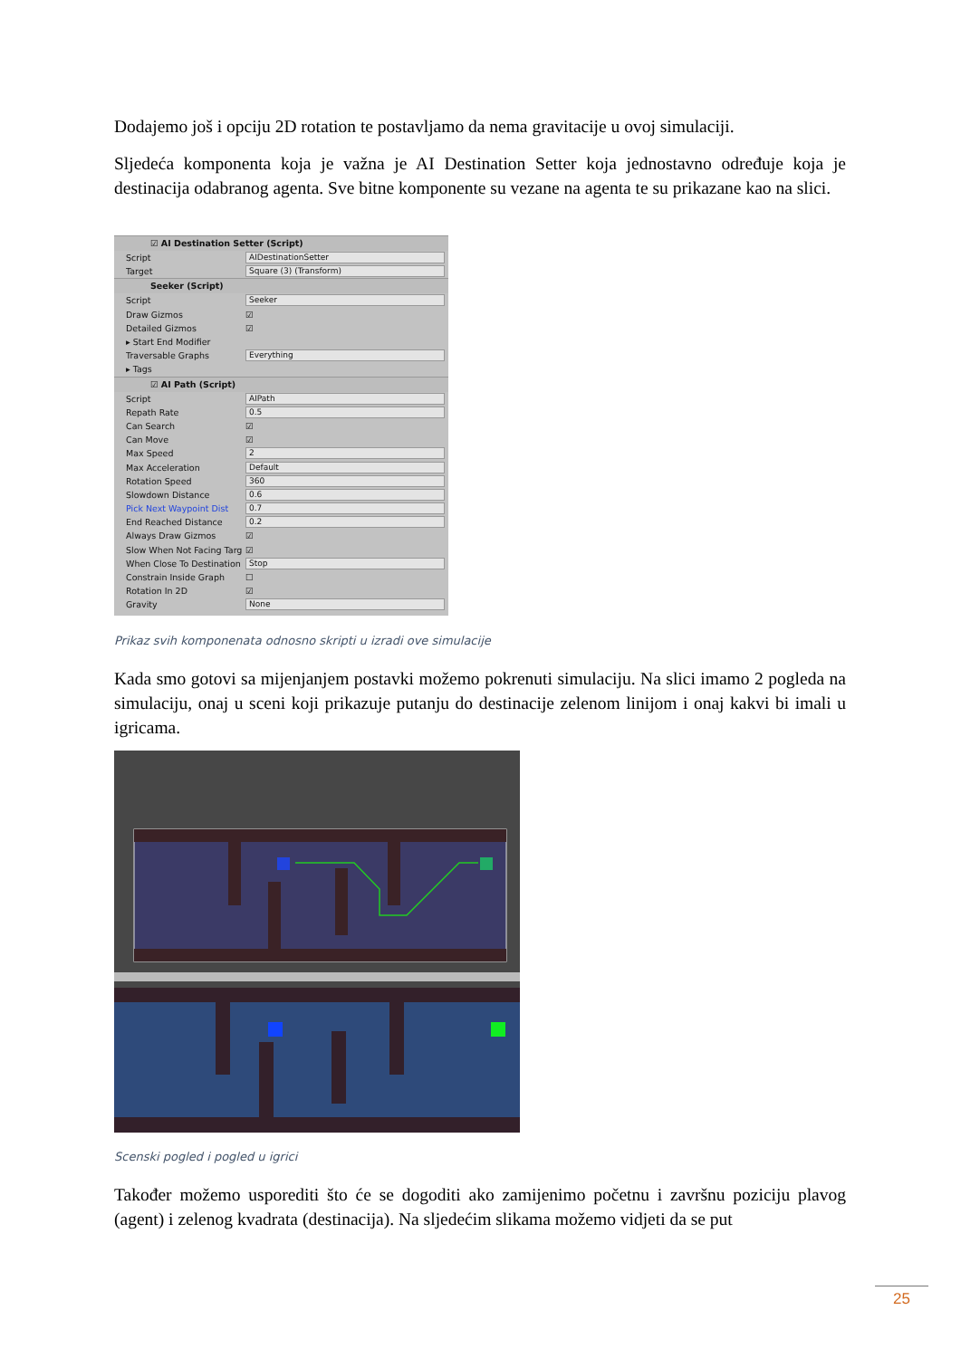Dodajemo još i opciju 2D rotation te postavljamo da nema gravitacije u ovoj simulaciji.
Sljedeća komponenta koja je važna je AI Destination Setter koja jednostavno određuje koja je destinacija odabranog agenta. Sve bitne komponente su vezane na agenta te su prikazane kao na slici.
☑ AI Destination Setter (Script)
Script AIDestinationSetter
Target Square (3) (Transform)
Seeker (Script)
Script Seeker
Draw Gizmos ☑
Detailed Gizmos ☑
▸ Start End Modifier
Traversable Graphs Everything
▸ Tags
☑ AI Path (Script)
Script AIPath
Repath Rate 0.5
Can Search ☑
Can Move ☑
Max Speed 2
Max Acceleration Default
Rotation Speed 360
Slowdown Distance 0.6
Pick Next Waypoint Dist 0.7
End Reached Distance 0.2
Always Draw Gizmos ☑
Slow When Not Facing Targ ☑
When Close To Destination Stop
Constrain Inside Graph ☐
Rotation In 2D ☑
Gravity None
Prikaz svih komponenata odnosno skripti u izradi ove simulacije
Kada smo gotovi sa mijenjanjem postavki možemo pokrenuti simulaciju. Na slici imamo 2 pogleda na simulaciju, onaj u sceni koji prikazuje putanju do destinacije zelenom linijom i onaj kakvi bi imali u igricama.
Scenski pogled i pogled u igrici
Također možemo usporediti što će se dogoditi ako zamijenimo početnu i završnu poziciju plavog (agent) i zelenog kvadrata (destinacija). Na sljedećim slikama možemo vidjeti da se put
25